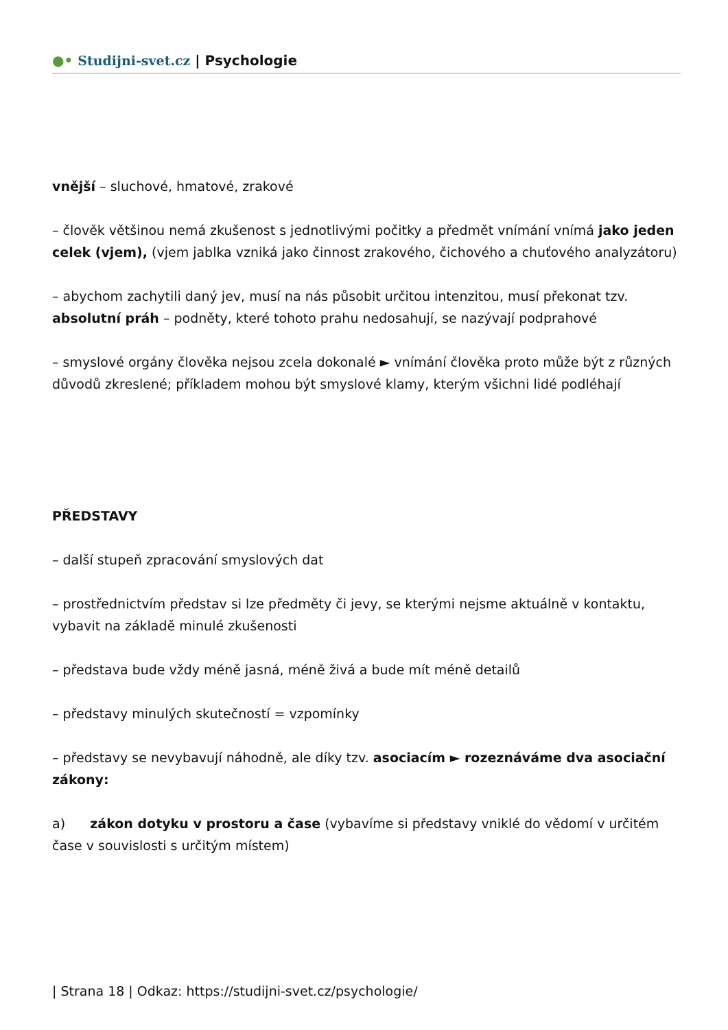●• Studijni-svet.cz | Psychologie
vnější – sluchové, hmatové, zrakové
– člověk většinou nemá zkušenost s jednotlivými počitky a předmět vnímání vnímá jako jeden celek (vjem), (vjem jablka vzniká jako činnost zrakového, čichového a chuťového analyzátoru)
– abychom zachytili daný jev, musí na nás působit určitou intenzitou, musí překonat tzv. absolutní práh – podněty, které tohoto prahu nedosahují, se nazývají podprahové
– smyslové orgány člověka nejsou zcela dokonalé ► vnímání člověka proto může být z různých důvodů zkreslené; příkladem mohou být smyslové klamy, kterým všichni lidé podléhají
PŘEDSTAVY
– další stupeň zpracování smyslových dat
– prostřednictvím představ si lze předměty či jevy, se kterými nejsme aktuálně v kontaktu, vybavit na základě minulé zkušenosti
– představa bude vždy méně jasná, méně živá a bude mít méně detailů
– představy minulých skutečností = vzpomínky
– představy se nevybavují náhodně, ale díky tzv. asociacím ► rozeznáváme dva asociační zákony:
a) zákon dotyku v prostoru a čase (vybavíme si představy vniklé do vědomí v určitém čase v souvislosti s určitým místem)
| Strana 18 | Odkaz: https://studijni-svet.cz/psychologie/